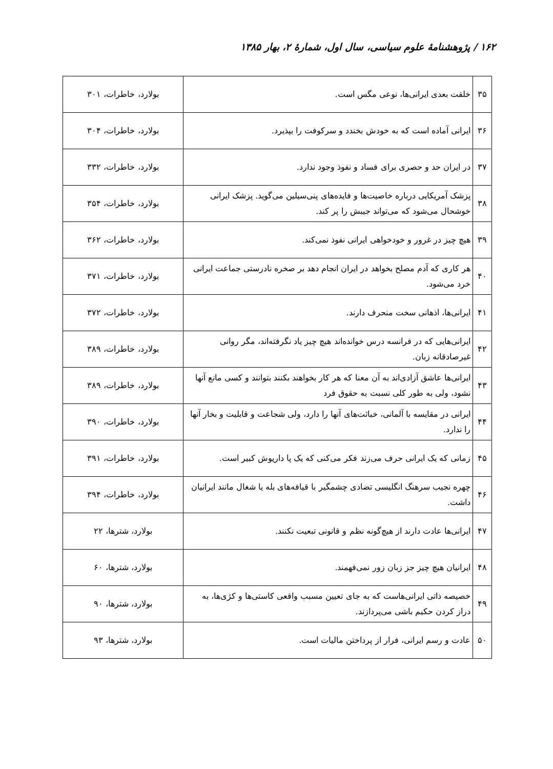۱۶۲ / پژوهشنامهٔ علوم سیاسی، سال اول، شمارهٔ ۲، بهار ۱۳۸۵
| ۳۵ | خلقت بعدی ایرانی‌ها، نوعی مگس است. | بولارد، خاطرات، ۳۰۱ |
| ۳۶ | ایرانی آماده است که به خودش بخندد و سرکوفت را بپذیرد. | بولارد، خاطرات، ۳۰۴ |
| ۳۷ | در ایران حد و حصری برای فساد و نفوذ وجود ندارد. | بولارد، خاطرات، ۳۳۲ |
| ۳۸ | پزشک آمریکایی درباره خاصیت‌ها و فایده‌های پنی‌سیلین می‌گوید. پزشک ایرانی خوشحال می‌شود که می‌تواند جیبش را پر کند. | بولارد، خاطرات، ۳۵۴ |
| ۳۹ | هیچ چیز در غرور و خودخواهی ایرانی نفوذ نمی‌کند. | بولارد، خاطرات، ۳۶۲ |
| ۴۰ | هر کاری که آدم مصلح بخواهد در ایران انجام دهد بر صخره نادرستی جماعت ایرانی خرد می‌شود. | بولارد، خاطرات، ۳۷۱ |
| ۴۱ | ایرانی‌ها، اذهانی سخت منحرف دارند. | بولارد، خاطرات، ۳۷۲ |
| ۴۲ | ایرانی‌هایی که در فرانسه درس خوانده‌اند هیچ چیز یاد نگرفته‌اند، مگر روانی غیرصادقانه زبان. | بولارد، خاطرات، ۳۸۹ |
| ۴۳ | ایرانی‌ها عاشق آزادی‌اند به آن معنا که هر کار بخواهند بکنند بتوانند و کسی مانع آنها نشود، ولی به طور کلی نسبت به حقوق فرد | بولارد، خاطرات، ۳۸۹ |
| ۴۴ | ایرانی در مقایسه با آلمانی، خباثت‌های آنها را دارد، ولی شجاعت و قابلیت و بخار آنها را ندارد. | بولارد، خاطرات، ۳۹۰ |
| ۴۵ | زمانی که یک ایرانی حرف می‌زند فکر می‌کنی که یک پا داریوش کبیر است. | بولارد، خاطرات، ۳۹۱ |
| ۴۶ | چهره نجیب سرهنگ انگلیسی تضادی چشمگیر با قیافه‌های بله یا شغال مانند ایرانیان داشت. | بولارد، خاطرات، ۳۹۴ |
| ۴۷ | ایرانی‌ها عادت دارند از هیچ‌گونه نظم و قانونی تبعیت نکنند. | بولارد، شترها، ۲۲ |
| ۴۸ | ایرانیان هیچ چیز جز زبان زور نمی‌فهمند. | بولارد، شترها، ۶۰ |
| ۴۹ | خصیصه ذاتی ایرانی‌هاست که به جای تعیین مسبب واقعی کاستی‌ها و کژی‌ها، به دراز کردن حکیم باشی می‌پردازند. | بولارد، شترها، ۹۰ |
| ۵۰ | عادت و رسم ایرانی، فرار از پرداختن مالیات است. | بولارد، شترها، ۹۳ |